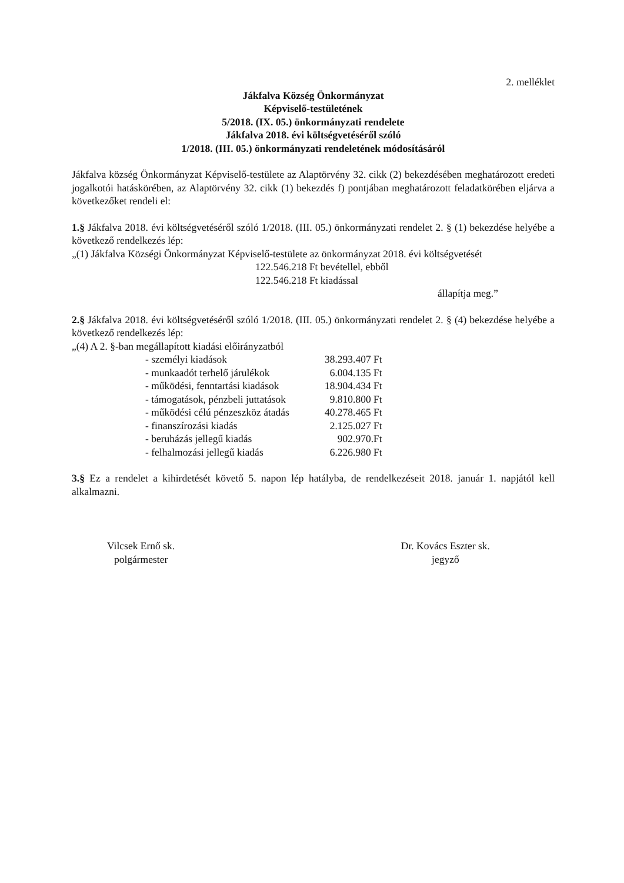2. melléklet
Jákfalva Község Önkormányzat
Képviselő-testületének
5/2018. (IX. 05.) önkormányzati rendelete
Jákfalva 2018. évi költségvetéséről szóló
1/2018. (III. 05.) önkormányzati rendeletének módosításáról
Jákfalva község Önkormányzat Képviselő-testülete az Alaptörvény 32. cikk (2) bekezdésében meghatározott eredeti jogalkotói hatáskörében, az Alaptörvény 32. cikk (1) bekezdés f) pontjában meghatározott feladatkörében eljárva a következőket rendeli el:
1.§ Jákfalva 2018. évi költségvetéséről szóló 1/2018. (III. 05.) önkormányzati rendelet 2. § (1) bekezdése helyébe a következő rendelkezés lép:
„(1) Jákfalva Községi Önkormányzat Képviselő-testülete az önkormányzat 2018. évi költségvetését
122.546.218 Ft bevétellel, ebből
122.546.218 Ft kiadással
állapítja meg.”
2.§ Jákfalva 2018. évi költségvetéséről szóló 1/2018. (III. 05.) önkormányzati rendelet 2. § (4) bekezdése helyébe a következő rendelkezés lép:
„(4) A 2. §-ban megállapított kiadási előirányzatból
| - személyi kiadások | 38.293.407 Ft |
| - munkaadót terhelő járulékok | 6.004.135 Ft |
| - működési, fenntartási kiadások | 18.904.434 Ft |
| - támogatások, pénzbeli juttatások | 9.810.800 Ft |
| - működési célú pénzeszköz átadás | 40.278.465 Ft |
| - finanszírozási kiadás | 2.125.027 Ft |
| - beruházás jellegű kiadás | 902.970.Ft |
| - felhalmozási jellegű kiadás | 6.226.980 Ft |
3.§ Ez a rendelet a kihirdetését követő 5. napon lép hatályba, de rendelkezéseit 2018. január 1. napjától kell alkalmazni.
Vilcsek Ernő sk.
polgármester
Dr. Kovács Eszter sk.
jegyző